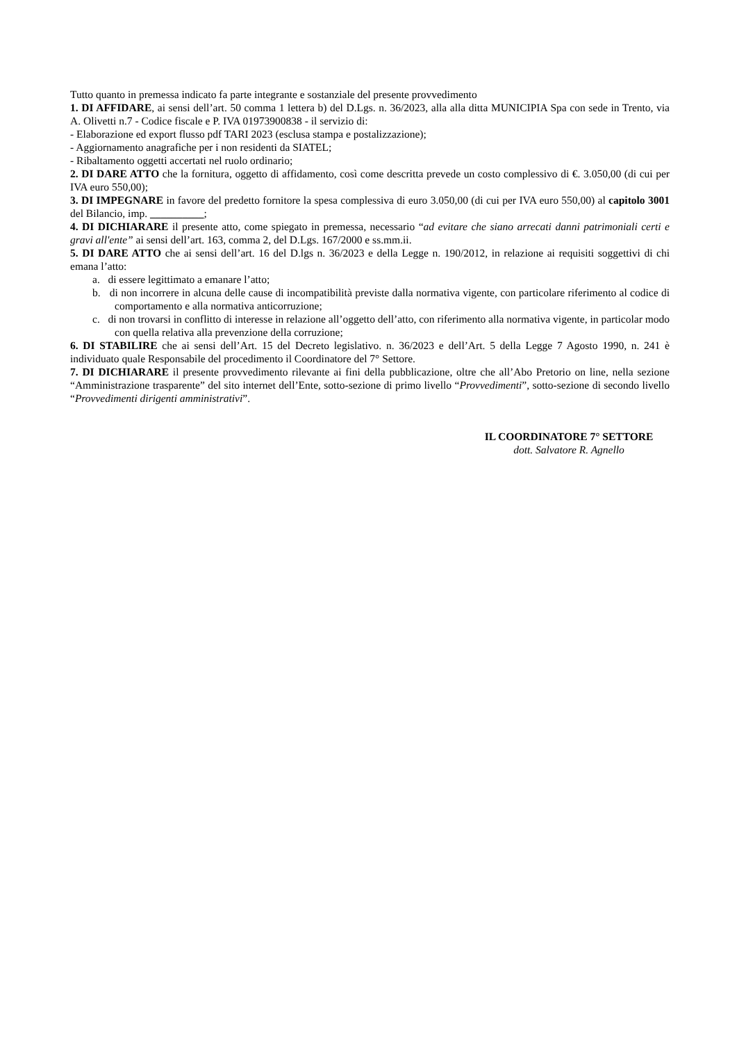Tutto quanto in premessa indicato fa parte integrante e sostanziale del presente provvedimento
1. DI AFFIDARE, ai sensi dell’art. 50 comma 1 lettera b) del D.Lgs. n. 36/2023, alla alla ditta MUNICIPIA Spa con sede in Trento, via A. Olivetti n.7 - Codice fiscale e P. IVA 01973900838 - il servizio di:
- Elaborazione ed export flusso pdf TARI 2023 (esclusa stampa e postalizzazione);
- Aggiornamento anagrafiche per i non residenti da SIATEL;
- Ribaltamento oggetti accertati nel ruolo ordinario;
2. DI DARE ATTO che la fornitura, oggetto di affidamento, così come descritta prevede un costo complessivo di €. 3.050,00 (di cui per IVA euro 550,00);
3. DI IMPEGNARE in favore del predetto fornitore la spesa complessiva di euro 3.050,00 (di cui per IVA euro 550,00) al capitolo 3001 del Bilancio, imp. __________;
4. DI DICHIARARE il presente atto, come spiegato in premessa, necessario “ad evitare che siano arrecati danni patrimoniali certi e gravi all'ente” ai sensi dell’art. 163, comma 2, del D.Lgs. 167/2000 e ss.mm.ii.
5. DI DARE ATTO che ai sensi dell’art. 16 del D.lgs n. 36/2023 e della Legge n. 190/2012, in relazione ai requisiti soggettivi di chi emana l’atto:
a. di essere legittimato a emanare l’atto;
b. di non incorrere in alcuna delle cause di incompatibilità previste dalla normativa vigente, con particolare riferimento al codice di comportamento e alla normativa anticorruzione;
c. di non trovarsi in conflitto di interesse in relazione all’oggetto dell’atto, con riferimento alla normativa vigente, in particolar modo con quella relativa alla prevenzione della corruzione;
6. DI STABILIRE che ai sensi dell’Art. 15 del Decreto legislativo. n. 36/2023 e dell’Art. 5 della Legge 7 Agosto 1990, n. 241 è individuato quale Responsabile del procedimento il Coordinatore del 7° Settore.
7. DI DICHIARARE il presente provvedimento rilevante ai fini della pubblicazione, oltre che all’Abo Pretorio on line, nella sezione “Amministrazione trasparente” del sito internet dell’Ente, sotto-sezione di primo livello “Provvedimenti”, sotto-sezione di secondo livello “Provvedimenti dirigenti amministrativi”.
IL COORDINATORE 7° SETTORE
dott. Salvatore R. Agnello